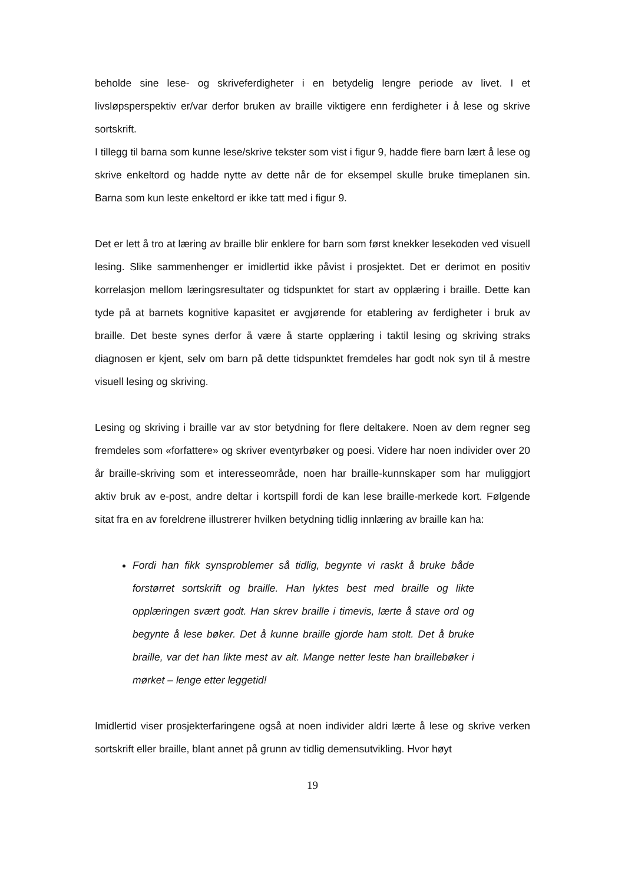beholde sine lese- og skriveferdigheter i en betydelig lengre periode av livet. I et livsløpsperspektiv er/var derfor bruken av braille viktigere enn ferdigheter i å lese og skrive sortskrift.
I tillegg til barna som kunne lese/skrive tekster som vist i figur 9, hadde flere barn lært å lese og skrive enkeltord og hadde nytte av dette når de for eksempel skulle bruke timeplanen sin. Barna som kun leste enkeltord er ikke tatt med i figur 9.
Det er lett å tro at læring av braille blir enklere for barn som først knekker lesekoden ved visuell lesing. Slike sammenhenger er imidlertid ikke påvist i prosjektet. Det er derimot en positiv korrelasjon mellom læringsresultater og tidspunktet for start av opplæring i braille. Dette kan tyde på at barnets kognitive kapasitet er avgjørende for etablering av ferdigheter i bruk av braille. Det beste synes derfor å være å starte opplæring i taktil lesing og skriving straks diagnosen er kjent, selv om barn på dette tidspunktet fremdeles har godt nok syn til å mestre visuell lesing og skriving.
Lesing og skriving i braille var av stor betydning for flere deltakere. Noen av dem regner seg fremdeles som «forfattere» og skriver eventyrbøker og poesi. Videre har noen individer over 20 år braille-skriving som et interesseområde, noen har braille-kunnskaper som har muliggjort aktiv bruk av e-post, andre deltar i kortspill fordi de kan lese braille-merkede kort. Følgende sitat fra en av foreldrene illustrerer hvilken betydning tidlig innlæring av braille kan ha:
Fordi han fikk synsproblemer så tidlig, begynte vi raskt å bruke både forstørret sortskrift og braille. Han lyktes best med braille og likte opplæringen svært godt. Han skrev braille i timevis, lærte å stave ord og begynte å lese bøker. Det å kunne braille gjorde ham stolt. Det å bruke braille, var det han likte mest av alt. Mange netter leste han braillebøker i mørket – lenge etter leggetid!
Imidlertid viser prosjekterfaringene også at noen individer aldri lærte å lese og skrive verken sortskrift eller braille, blant annet på grunn av tidlig demensutvikling. Hvor høyt
19